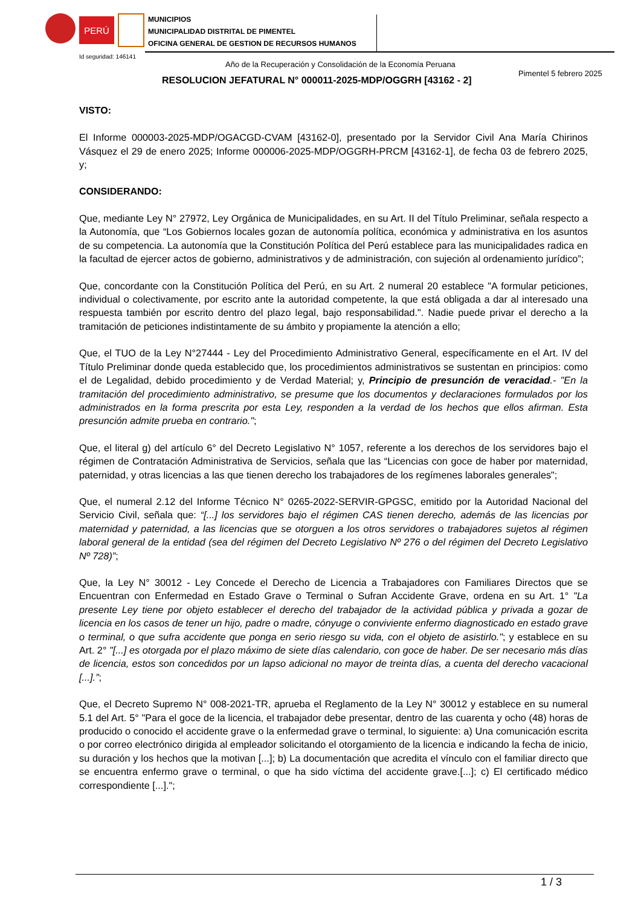PERÚ
MUNICIPIOS
MUNICIPALIDAD DISTRITAL DE PIMENTEL
OFICINA GENERAL DE GESTION DE RECURSOS HUMANOS
Id seguridad: 146141
Año de la Recuperación y Consolidación de la Economía Peruana
Pimentel 5 febrero 2025
RESOLUCION JEFATURAL N° 000011-2025-MDP/OGGRH [43162 - 2]
VISTO:
El Informe 000003-2025-MDP/OGACGD-CVAM [43162-0], presentado por la Servidor Civil Ana María Chirinos Vásquez el 29 de enero 2025; Informe 000006-2025-MDP/OGGRH-PRCM [43162-1], de fecha 03 de febrero 2025, y;
CONSIDERANDO:
Que, mediante Ley N° 27972, Ley Orgánica de Municipalidades, en su Art. II del Título Preliminar, señala respecto a la Autonomía, que “Los Gobiernos locales gozan de autonomía política, económica y administrativa en los asuntos de su competencia. La autonomía que la Constitución Política del Perú establece para las municipalidades radica en la facultad de ejercer actos de gobierno, administrativos y de administración, con sujeción al ordenamiento jurídico”;
Que, concordante con la Constitución Política del Perú, en su Art. 2 numeral 20 establece "A formular peticiones, individual o colectivamente, por escrito ante la autoridad competente, la que está obligada a dar al interesado una respuesta también por escrito dentro del plazo legal, bajo responsabilidad.". Nadie puede privar el derecho a la tramitación de peticiones indistintamente de su ámbito y propiamente la atención a ello;
Que, el TUO de la Ley N°27444 - Ley del Procedimiento Administrativo General, específicamente en el Art. IV del Título Preliminar donde queda establecido que, los procedimientos administrativos se sustentan en principios: como el de Legalidad, debido procedimiento y de Verdad Material; y, Principio de presunción de veracidad.- "En la tramitación del procedimiento administrativo, se presume que los documentos y declaraciones formulados por los administrados en la forma prescrita por esta Ley, responden a la verdad de los hechos que ellos afirman. Esta presunción admite prueba en contrario.";
Que, el literal g) del artículo 6° del Decreto Legislativo N° 1057, referente a los derechos de los servidores bajo el régimen de Contratación Administrativa de Servicios, señala que las “Licencias con goce de haber por maternidad, paternidad, y otras licencias a las que tienen derecho los trabajadores de los regímenes laborales generales";
Que, el numeral 2.12 del Informe Técnico N° 0265-2022-SERVIR-GPGSC, emitido por la Autoridad Nacional del Servicio Civil, señala que: “[...] los servidores bajo el régimen CAS tienen derecho, además de las licencias por maternidad y paternidad, a las licencias que se otorguen a los otros servidores o trabajadores sujetos al régimen laboral general de la entidad (sea del régimen del Decreto Legislativo Nº 276 o del régimen del Decreto Legislativo Nº 728)”;
Que, la Ley N° 30012 - Ley Concede el Derecho de Licencia a Trabajadores con Familiares Directos que se Encuentran con Enfermedad en Estado Grave o Terminal o Sufran Accidente Grave, ordena en su Art. 1° "La presente Ley tiene por objeto establecer el derecho del trabajador de la actividad pública y privada a gozar de licencia en los casos de tener un hijo, padre o madre, cónyuge o conviviente enfermo diagnosticado en estado grave o terminal, o que sufra accidente que ponga en serio riesgo su vida, con el objeto de asistirlo."; y establece en su Art. 2° "[...] es otorgada por el plazo máximo de siete días calendario, con goce de haber. De ser necesario más días de licencia, estos son concedidos por un lapso adicional no mayor de treinta días, a cuenta del derecho vacacional [...].”;
Que, el Decreto Supremo N° 008-2021-TR, aprueba el Reglamento de la Ley N° 30012 y establece en su numeral 5.1 del Art. 5° "Para el goce de la licencia, el trabajador debe presentar, dentro de las cuarenta y ocho (48) horas de producido o conocido el accidente grave o la enfermedad grave o terminal, lo siguiente: a) Una comunicación escrita o por correo electrónico dirigida al empleador solicitando el otorgamiento de la licencia e indicando la fecha de inicio, su duración y los hechos que la motivan [...]; b) La documentación que acredita el vínculo con el familiar directo que se encuentra enfermo grave o terminal, o que ha sido víctima del accidente grave.[...]; c) El certificado médico correspondiente [...].";
1 / 3